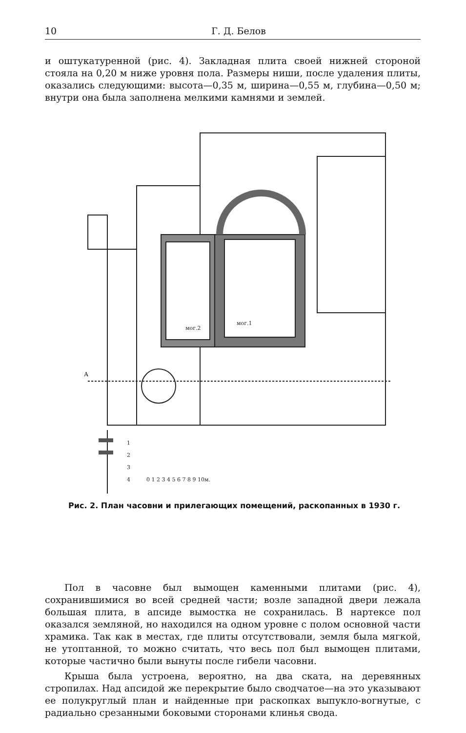10 Г. Д. Белов
и оштукатуренной (рис. 4). Закладная плита своей нижней стороной стояла на 0,20 м ниже уровня пола. Размеры ниши, после удаления плиты, оказались следующими: высота—0,35 м, ширина—0,55 м, глубина—0,50 м; внутри она была заполнена мелкими камнями и землей.
А
1
2
3
4
0 1 2 3 4 5 6 7 8 9 10м.
мог.2
мог.1
Рис. 2. План часовни и прилегающих помещений, раскопанных в 1930 г.
Пол в часовне был вымощен каменными плитами (рис. 4), сохранившимися во всей средней части; возле западной двери лежала большая плита, в апсиде вымостка не сохранилась. В нартексе пол оказался земляной, но находился на одном уровне с полом основной части храмика. Так как в местах, где плиты отсутствовали, земля была мягкой, не утоптанной, то можно считать, что весь пол был вымощен плитами, которые частично были вынуты после гибели часовни.
Крыша была устроена, вероятно, на два ската, на деревянных стропилах. Над апсидой же перекрытие было сводчатое—на это указывают ее полукруглый план и найденные при раскопках выпукло-вогнутые, с радиально срезанными боковыми сторонами клинья свода.